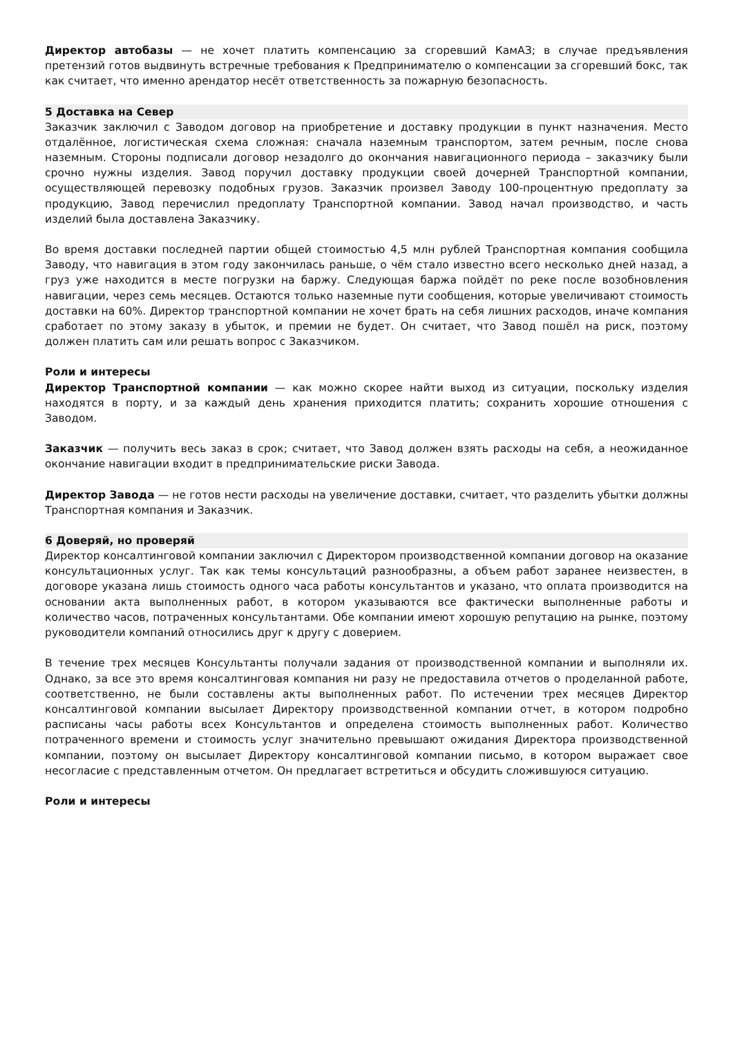Директор автобазы — не хочет платить компенсацию за сгоревший КамАЗ; в случае предъявления претензий готов выдвинуть встречные требования к Предпринимателю о компенсации за сгоревший бокс, так как считает, что именно арендатор несёт ответственность за пожарную безопасность.
5 Доставка на Север
Заказчик заключил с Заводом договор на приобретение и доставку продукции в пункт назначения. Место отдалённое, логистическая схема сложная: сначала наземным транспортом, затем речным, после снова наземным. Стороны подписали договор незадолго до окончания навигационного периода – заказчику были срочно нужны изделия. Завод поручил доставку продукции своей дочерней Транспортной компании, осуществляющей перевозку подобных грузов. Заказчик произвел Заводу 100-процентную предоплату за продукцию, Завод перечислил предоплату Транспортной компании. Завод начал производство, и часть изделий была доставлена Заказчику.
Во время доставки последней партии общей стоимостью 4,5 млн рублей Транспортная компания сообщила Заводу, что навигация в этом году закончилась раньше, о чём стало известно всего несколько дней назад, а груз уже находится в месте погрузки на баржу. Следующая баржа пойдёт по реке после возобновления навигации, через семь месяцев. Остаются только наземные пути сообщения, которые увеличивают стоимость доставки на 60%. Директор транспортной компании не хочет брать на себя лишних расходов, иначе компания сработает по этому заказу в убыток, и премии не будет. Он считает, что Завод пошёл на риск, поэтому должен платить сам или решать вопрос с Заказчиком.
Роли и интересы
Директор Транспортной компании — как можно скорее найти выход из ситуации, поскольку изделия находятся в порту, и за каждый день хранения приходится платить; сохранить хорошие отношения с Заводом.
Заказчик — получить весь заказ в срок; считает, что Завод должен взять расходы на себя, а неожиданное окончание навигации входит в предпринимательские риски Завода.
Директор Завода — не готов нести расходы на увеличение доставки, считает, что разделить убытки должны Транспортная компания и Заказчик.
6 Доверяй, но проверяй
Директор консалтинговой компании заключил с Директором производственной компании договор на оказание консультационных услуг. Так как темы консультаций разнообразны, а объем работ заранее неизвестен, в договоре указана лишь стоимость одного часа работы консультантов и указано, что оплата производится на основании акта выполненных работ, в котором указываются все фактически выполненные работы и количество часов, потраченных консультантами. Обе компании имеют хорошую репутацию на рынке, поэтому руководители компаний относились друг к другу с доверием.
В течение трех месяцев Консультанты получали задания от производственной компании и выполняли их. Однако, за все это время консалтинговая компания ни разу не предоставила отчетов о проделанной работе, соответственно, не были составлены акты выполненных работ. По истечении трех месяцев Директор консалтинговой компании высылает Директору производственной компании отчет, в котором подробно расписаны часы работы всех Консультантов и определена стоимость выполненных работ. Количество потраченного времени и стоимость услуг значительно превышают ожидания Директора производственной компании, поэтому он высылает Директору консалтинговой компании письмо, в котором выражает свое несогласие с представленным отчетом. Он предлагает встретиться и обсудить сложившуюся ситуацию.
Роли и интересы